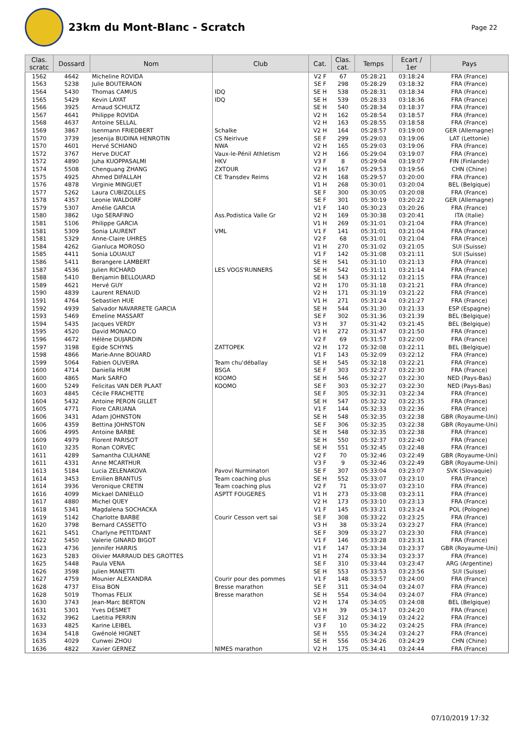23km du Mont-Blanc - Scratch
Page 22
| Clas. scratc | Dossard | Nom | Club | Cat. | Clas. cat. | Temps | Ecart / 1er | Pays |
| --- | --- | --- | --- | --- | --- | --- | --- | --- |
| 1562 | 4642 | Micheline ROVIDA | | V2 F | 67 | 05:28:21 | 03:18:24 | FRA (France) |
| 1563 | 5238 | Julie BOUTERAON | | SE F | 298 | 05:28:29 | 03:18:32 | FRA (France) |
| 1564 | 5430 | Thomas CAMUS | IDQ | SE H | 538 | 05:28:31 | 03:18:34 | FRA (France) |
| 1565 | 5429 | Kevin LAYAT | IDQ | SE H | 539 | 05:28:33 | 03:18:36 | FRA (France) |
| 1566 | 3925 | Arnaud SCHULTZ | | SE H | 540 | 05:28:34 | 03:18:37 | FRA (France) |
| 1567 | 4641 | Philippe ROVIDA | | V2 H | 162 | 05:28:54 | 03:18:57 | FRA (France) |
| 1568 | 4637 | Antoine SELLAL | | V2 H | 163 | 05:28:55 | 03:18:58 | FRA (France) |
| 1569 | 3867 | Isenmann FRIEDBERT | Schalke | V2 H | 164 | 05:28:57 | 03:19:00 | GER (Allemagne) |
| 1570 | 3739 | Jesenija BUDINA HENROTIN | CS Neirivue | SE F | 299 | 05:29:03 | 03:19:06 | LAT (Lettonie) |
| 1570 | 4601 | Hervé SCHIANO | NWA | V2 H | 165 | 05:29:03 | 03:19:06 | FRA (France) |
| 1572 | 3767 | Herve DUCAT | Vaux-le-Pénil Athletism | V2 H | 166 | 05:29:04 | 03:19:07 | FRA (France) |
| 1572 | 4890 | Juha KUOPPASALMI | HKV | V3 F | 8 | 05:29:04 | 03:19:07 | FIN (Finlande) |
| 1574 | 5508 | Chenguang ZHANG | ZXTOUR | V2 H | 167 | 05:29:53 | 03:19:56 | CHN (Chine) |
| 1575 | 4925 | Ahmed DIFALLAH | CE Transdev Reims | V2 H | 168 | 05:29:57 | 03:20:00 | FRA (France) |
| 1576 | 4878 | Virginie MINGUET | | V1 H | 268 | 05:30:01 | 03:20:04 | BEL (Belgique) |
| 1577 | 5262 | Laura CUBIZOLLES | | SE F | 300 | 05:30:05 | 03:20:08 | FRA (France) |
| 1578 | 4357 | Leonie WALDORF | | SE F | 301 | 05:30:19 | 03:20:22 | GER (Allemagne) |
| 1579 | 5307 | Amélie GARCIA | | V1 F | 140 | 05:30:23 | 03:20:26 | FRA (France) |
| 1580 | 3862 | Ugo SERAFINO | Ass.Podistica Valle Gr | V2 H | 169 | 05:30:38 | 03:20:41 | ITA (Italie) |
| 1581 | 5106 | Philippe GARCIA | | V1 H | 269 | 05:31:01 | 03:21:04 | FRA (France) |
| 1581 | 5309 | Sonia LAURENT | VML | V1 F | 141 | 05:31:01 | 03:21:04 | FRA (France) |
| 1581 | 5329 | Anne-Claire UHRES | | V2 F | 68 | 05:31:01 | 03:21:04 | FRA (France) |
| 1584 | 4262 | Gianluca MOROSO | | V1 H | 270 | 05:31:02 | 03:21:05 | SUI (Suisse) |
| 1585 | 4411 | Sonia LOUAULT | | V1 F | 142 | 05:31:08 | 03:21:11 | SUI (Suisse) |
| 1586 | 5411 | Berangere LAMBERT | | SE H | 541 | 05:31:10 | 03:21:13 | FRA (France) |
| 1587 | 4536 | Julien RICHARD | LES VOGS'RUNNERS | SE H | 542 | 05:31:11 | 03:21:14 | FRA (France) |
| 1588 | 5410 | Benjamin BELLOUARD | | SE H | 543 | 05:31:12 | 03:21:15 | FRA (France) |
| 1589 | 4621 | Hervé GUY | | V2 H | 170 | 05:31:18 | 03:21:21 | FRA (France) |
| 1590 | 4839 | Laurent RENAUD | | V2 H | 171 | 05:31:19 | 03:21:22 | FRA (France) |
| 1591 | 4764 | Sebastien HUE | | V1 H | 271 | 05:31:24 | 03:21:27 | FRA (France) |
| 1592 | 4939 | Salvador NAVARRETE GARCIA | | SE H | 544 | 05:31:30 | 03:21:33 | ESP (Espagne) |
| 1593 | 5469 | Emeline MASSART | | SE F | 302 | 05:31:36 | 03:21:39 | BEL (Belgique) |
| 1594 | 5435 | Jacques VERDY | | V3 H | 37 | 05:31:42 | 03:21:45 | BEL (Belgique) |
| 1595 | 4520 | David MONACO | | V1 H | 272 | 05:31:47 | 03:21:50 | FRA (France) |
| 1596 | 4672 | Hélène DUJARDIN | | V2 F | 69 | 05:31:57 | 03:22:00 | FRA (France) |
| 1597 | 3198 | Egide SCHYNS | ZATTOPEK | V2 H | 172 | 05:32:08 | 03:22:11 | BEL (Belgique) |
| 1598 | 4866 | Marie-Anne BOUARD | | V1 F | 143 | 05:32:09 | 03:22:12 | FRA (France) |
| 1599 | 5064 | Fabien OLIVEIRA | Team chu'déballay | SE H | 545 | 05:32:18 | 03:22:21 | FRA (France) |
| 1600 | 4714 | Daniella HUM | BSGA | SE F | 303 | 05:32:27 | 03:22:30 | FRA (France) |
| 1600 | 4865 | Mark SARFO | KOOMO | SE H | 546 | 05:32:27 | 03:22:30 | NED (Pays-Bas) |
| 1600 | 5249 | Felicitas VAN DER PLAAT | KOOMO | SE F | 303 | 05:32:27 | 03:22:30 | NED (Pays-Bas) |
| 1603 | 4845 | Cécile FRACHETTE | | SE F | 305 | 05:32:31 | 03:22:34 | FRA (France) |
| 1604 | 5432 | Antoine PERON GILLET | | SE H | 547 | 05:32:32 | 03:22:35 | FRA (France) |
| 1605 | 4771 | Flore CARUANA | | V1 F | 144 | 05:32:33 | 03:22:36 | FRA (France) |
| 1606 | 3431 | Adam JOHNSTON | | SE H | 548 | 05:32:35 | 03:22:38 | GBR (Royaume-Uni) |
| 1606 | 4359 | Bettina JOHNSTON | | SE F | 306 | 05:32:35 | 03:22:38 | GBR (Royaume-Uni) |
| 1606 | 4995 | Antoine BARBE | | SE H | 548 | 05:32:35 | 03:22:38 | FRA (France) |
| 1609 | 4979 | Florent PARISOT | | SE H | 550 | 05:32:37 | 03:22:40 | FRA (France) |
| 1610 | 3235 | Ronan CORVEC | | SE H | 551 | 05:32:45 | 03:22:48 | FRA (France) |
| 1611 | 4289 | Samantha CULHANE | | V2 F | 70 | 05:32:46 | 03:22:49 | GBR (Royaume-Uni) |
| 1611 | 4331 | Anne MCARTHUR | | V3 F | 9 | 05:32:46 | 03:22:49 | GBR (Royaume-Uni) |
| 1613 | 5184 | Lucia ZELENAKOVA | Pavovi Nurminatori | SE F | 307 | 05:33:04 | 03:23:07 | SVK (Slovaquie) |
| 1614 | 3453 | Emilien BRANTUS | Team coaching plus | SE H | 552 | 05:33:07 | 03:23:10 | FRA (France) |
| 1614 | 3936 | Veronique CRETIN | Team coaching plus | V2 F | 71 | 05:33:07 | 03:23:10 | FRA (France) |
| 1616 | 4099 | Mickael DANIELLO | ASPTT FOUGERES | V1 H | 273 | 05:33:08 | 03:23:11 | FRA (France) |
| 1617 | 4880 | Michel QUEY | | V2 H | 173 | 05:33:10 | 03:23:13 | FRA (France) |
| 1618 | 5341 | Magdalena SOCHACKA | | V1 F | 145 | 05:33:21 | 03:23:24 | POL (Pologne) |
| 1619 | 5142 | Charlotte BARBE | Courir Cesson vert sai | SE F | 308 | 05:33:22 | 03:23:25 | FRA (France) |
| 1620 | 3798 | Bernard CASSETTO | | V3 H | 38 | 05:33:24 | 03:23:27 | FRA (France) |
| 1621 | 5451 | Charlyne PETITDANT | | SE F | 309 | 05:33:27 | 03:23:30 | FRA (France) |
| 1622 | 5450 | Valerie GINARD BIGOT | | V1 F | 146 | 05:33:28 | 03:23:31 | FRA (France) |
| 1623 | 4736 | Jennifer HARRIS | | V1 F | 147 | 05:33:34 | 03:23:37 | GBR (Royaume-Uni) |
| 1623 | 5283 | Olivier MARRAUD DES GROTTES | | V1 H | 274 | 05:33:34 | 03:23:37 | FRA (France) |
| 1625 | 5448 | Paula VENA | | SE F | 310 | 05:33:44 | 03:23:47 | ARG (Argentine) |
| 1626 | 3598 | Julien MANETTI | | SE H | 553 | 05:33:53 | 03:23:56 | SUI (Suisse) |
| 1627 | 4759 | Mounier ALEXANDRA | Courir pour des pommes | V1 F | 148 | 05:33:57 | 03:24:00 | FRA (France) |
| 1628 | 4737 | Elisa BON | Bresse marathon | SE F | 311 | 05:34:04 | 03:24:07 | FRA (France) |
| 1628 | 5019 | Thomas FELIX | Bresse marathon | SE H | 554 | 05:34:04 | 03:24:07 | FRA (France) |
| 1630 | 3743 | Jean-Marc BERTON | | V2 H | 174 | 05:34:05 | 03:24:08 | BEL (Belgique) |
| 1631 | 5301 | Yves DESMET | | V3 H | 39 | 05:34:17 | 03:24:20 | FRA (France) |
| 1632 | 3962 | Laetitia PERRIN | | SE F | 312 | 05:34:19 | 03:24:22 | FRA (France) |
| 1633 | 4825 | Karine LEIBEL | | V3 F | 10 | 05:34:22 | 03:24:25 | FRA (France) |
| 1634 | 5418 | Gwénolé HIGNET | | SE H | 555 | 05:34:24 | 03:24:27 | FRA (France) |
| 1635 | 4029 | Cunwei ZHOU | | SE H | 556 | 05:34:26 | 03:24:29 | CHN (Chine) |
| 1636 | 4822 | Xavier GERNEZ | NIMES marathon | V2 H | 175 | 05:34:41 | 03:24:44 | FRA (France) |
07/10/2019 17:32